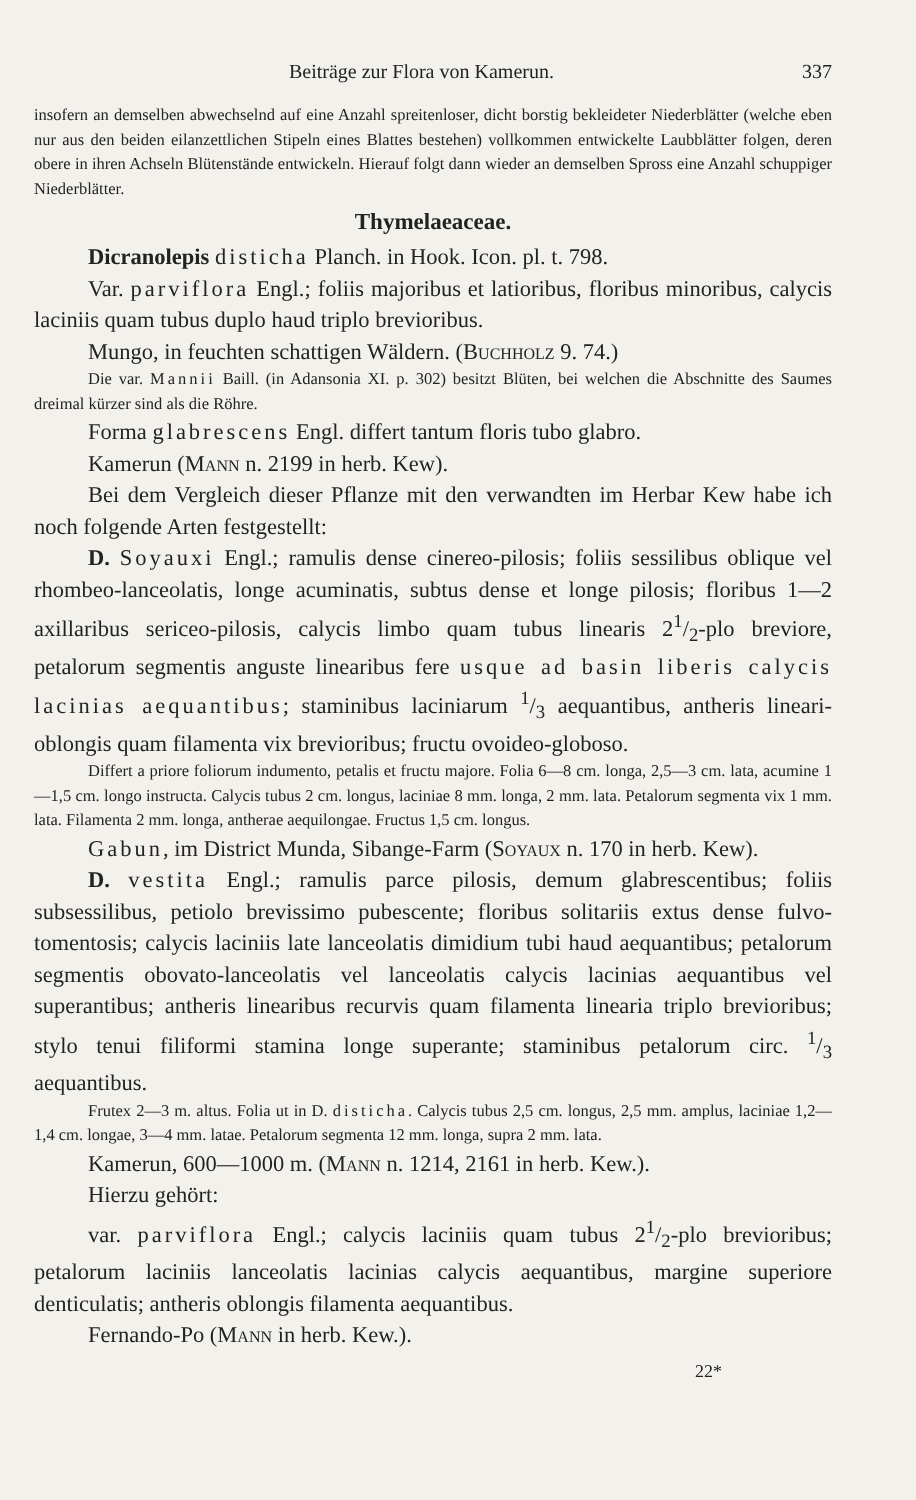Beiträge zur Flora von Kamerun. 337
insofern an demselben abwechselnd auf eine Anzahl spreitenloser, dicht borstig beklei­deter Niederblätter (welche eben nur aus den beiden eilanzettlichen Stipeln eines Blattes bestehen) vollkommen entwickelte Laubblätter folgen, deren obere in ihren Achseln Blütenstände entwickeln. Hierauf folgt dann wieder an demselben Spross eine Anzahl schuppiger Niederblätter.
Thymelaeaceae.
Dicranolepis disticha Planch. in Hook. Icon. pl. t. 798.
Var. parviflora Engl.; foliis majoribus et latioribus, floribus minori­bus, calycis laciniis quam tubus duplo haud triplo brevioribus.
Mungo, in feuchten schattigen Wäldern. (Buchholz 9. 74.)
Die var. Mannii Baill. (in Adansonia XI. p. 302) besitzt Blüten, bei welchen die Abschnitte des Saumes dreimal kürzer sind als die Röhre.
Forma glabrescens Engl. differt tantum floris tubo glabro.
Kamerun (Mann n. 2199 in herb. Kew).
Bei dem Vergleich dieser Pflanze mit den verwandten im Herbar Kew habe ich noch folgende Arten festgestellt:
D. Soyauxi Engl.; ramulis dense cinereo-pilosis; foliis sessilibus oblique vel rhombeo-lanceolatis, longe acuminatis, subtus dense et longe pilosis; floribus 1—2 axillaribus sericeo-pilosis, calycis limbo quam tubus linearis 21/2-plo breviore, petalorum segmentis anguste linearibus fere usque ad basin liberis calycis lacinias aequantibus; stami­nibus laciniarum 1/3 aequantibus, antheris lineari-oblongis quam filamenta vix brevioribus; fructu ovoideo-globoso.
Differt a priore foliorum indumento, petalis et fructu majore. Folia 6—8 cm. longa, 2,5—3 cm. lata, acumine 1—1,5 cm. longo instructa. Calycis tubus 2 cm. longus, laciniae 8 mm. longa, 2 mm. lata. Petalorum segmenta vix 1 mm. lata. Filamenta 2 mm. longa, antherae aequilongae. Fructus 1,5 cm. longus.
Gabun, im District Munda, Sibange-Farm (Soyaux n. 170 in herb. Kew).
D. vestita Engl.; ramulis parce pilosis, demum glabrescentibus; foliis subsessilibus, petiolo brevissimo pubescente; floribus solitariis extus dense fulvo-tomentosis; calycis laciniis late lanceolatis dimidium tubi haud aequantibus; petalorum segmentis obovato-lanceolatis vel lanceolatis calycis lacinias aequantibus vel superantibus; antheris linearibus recurvis quam filamenta linearia triplo brevioribus; stylo tenui filiformi stamina longe superante; staminibus petalorum circ. 1/3 aequantibus.
Frutex 2—3 m. altus. Folia ut in D. disticha. Calycis tubus 2,5 cm. longus, 2,5 mm. amplus, laciniae 1,2—1,4 cm. longae, 3—4 mm. latae. Petalorum segmenta 12 mm. longa, supra 2 mm. lata.
Kamerun, 600—1000 m. (Mann n. 1214, 2161 in herb. Kew.).
Hierzu gehört:
var. parviflora Engl.; calycis laciniis quam tubus 21/2-plo breviori­bus; petalorum laciniis lanceolatis lacinias calycis aequantibus, margine superiore denticulatis; antheris oblongis filamenta aequantibus.
Fernando-Po (Mann in herb. Kew.).
22*